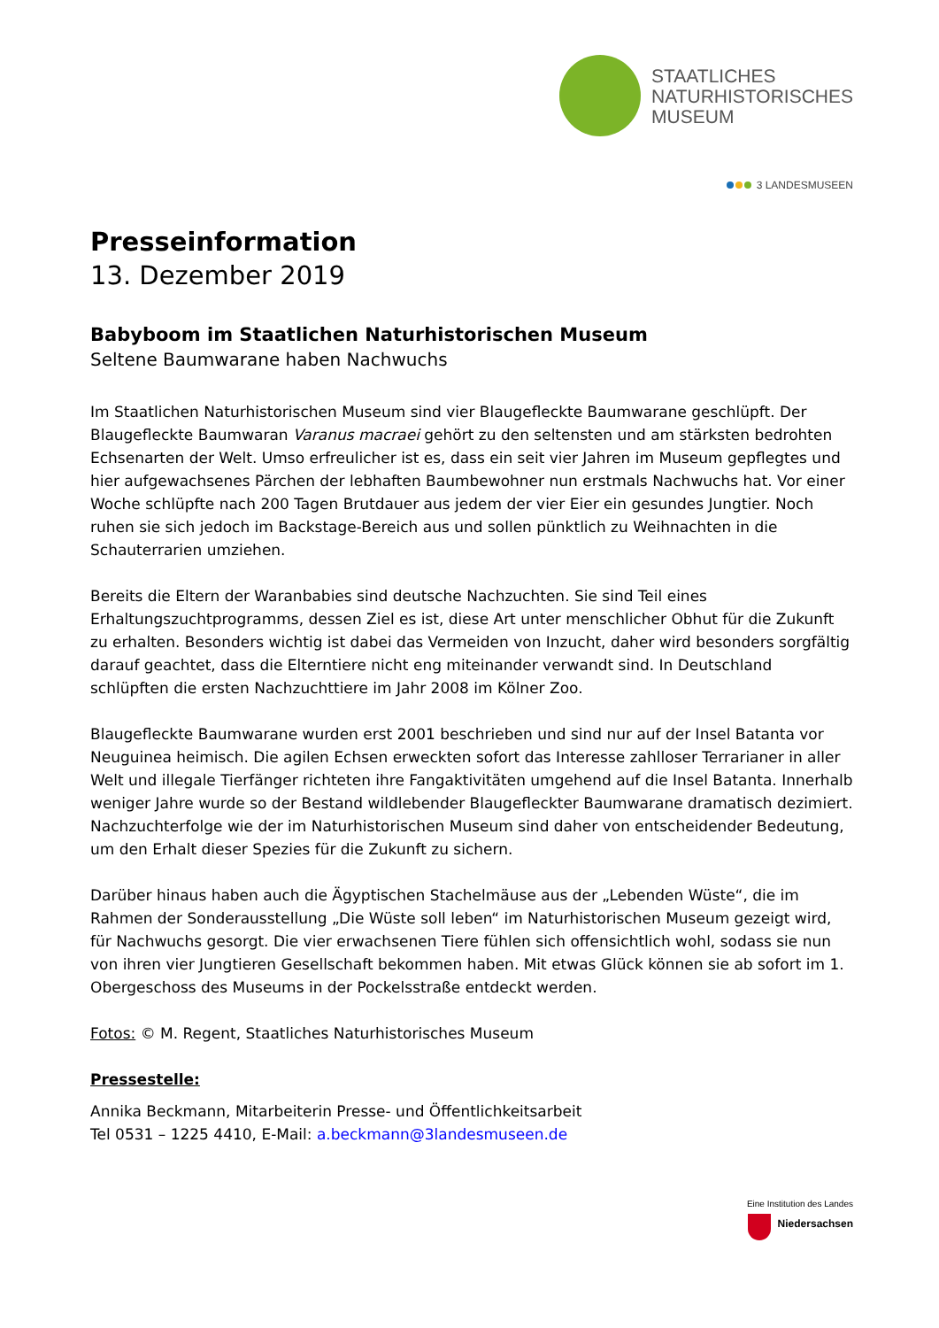STAATLICHES
NATURHISTORISCHES
MUSEUM
3 LANDESMUSEEN
Presseinformation
13. Dezember 2019
Babyboom im Staatlichen Naturhistorischen Museum
Seltene Baumwarane haben Nachwuchs
Im Staatlichen Naturhistorischen Museum sind vier Blaugefleckte Baumwarane geschlüpft. Der Blaugefleckte Baumwaran Varanus macraei gehört zu den seltensten und am stärksten bedrohten Echsenarten der Welt. Umso erfreulicher ist es, dass ein seit vier Jahren im Museum gepflegtes und hier aufgewachsenes Pärchen der lebhaften Baumbewohner nun erstmals Nachwuchs hat. Vor einer Woche schlüpfte nach 200 Tagen Brutdauer aus jedem der vier Eier ein gesundes Jungtier. Noch ruhen sie sich jedoch im Backstage-Bereich aus und sollen pünktlich zu Weihnachten in die Schauterrarien umziehen.
Bereits die Eltern der Waranbabies sind deutsche Nachzuchten. Sie sind Teil eines Erhaltungszuchtprogramms, dessen Ziel es ist, diese Art unter menschlicher Obhut für die Zukunft zu erhalten. Besonders wichtig ist dabei das Vermeiden von Inzucht, daher wird besonders sorgfältig darauf geachtet, dass die Elterntiere nicht eng miteinander verwandt sind. In Deutschland schlüpften die ersten Nachzuchttiere im Jahr 2008 im Kölner Zoo.
Blaugefleckte Baumwarane wurden erst 2001 beschrieben und sind nur auf der Insel Batanta vor Neuguinea heimisch. Die agilen Echsen erweckten sofort das Interesse zahlloser Terrarianer in aller Welt und illegale Tierfänger richteten ihre Fangaktivitäten umgehend auf die Insel Batanta. Innerhalb weniger Jahre wurde so der Bestand wildlebender Blaugefleckter Baumwarane dramatisch dezimiert. Nachzuchterfolge wie der im Naturhistorischen Museum sind daher von entscheidender Bedeutung, um den Erhalt dieser Spezies für die Zukunft zu sichern.
Darüber hinaus haben auch die Ägyptischen Stachelmäuse aus der „Lebenden Wüste“, die im Rahmen der Sonderausstellung „Die Wüste soll leben“ im Naturhistorischen Museum gezeigt wird, für Nachwuchs gesorgt. Die vier erwachsenen Tiere fühlen sich offensichtlich wohl, sodass sie nun von ihren vier Jungtieren Gesellschaft bekommen haben. Mit etwas Glück können sie ab sofort im 1. Obergeschoss des Museums in der Pockelsstraße entdeckt werden.
Fotos: © M. Regent, Staatliches Naturhistorisches Museum
Pressestelle:
Annika Beckmann, Mitarbeiterin Presse- und Öffentlichkeitsarbeit
Tel 0531 – 1225 4410, E-Mail: a.beckmann@3landesmuseen.de
Eine Institution des Landes
Niedersachsen